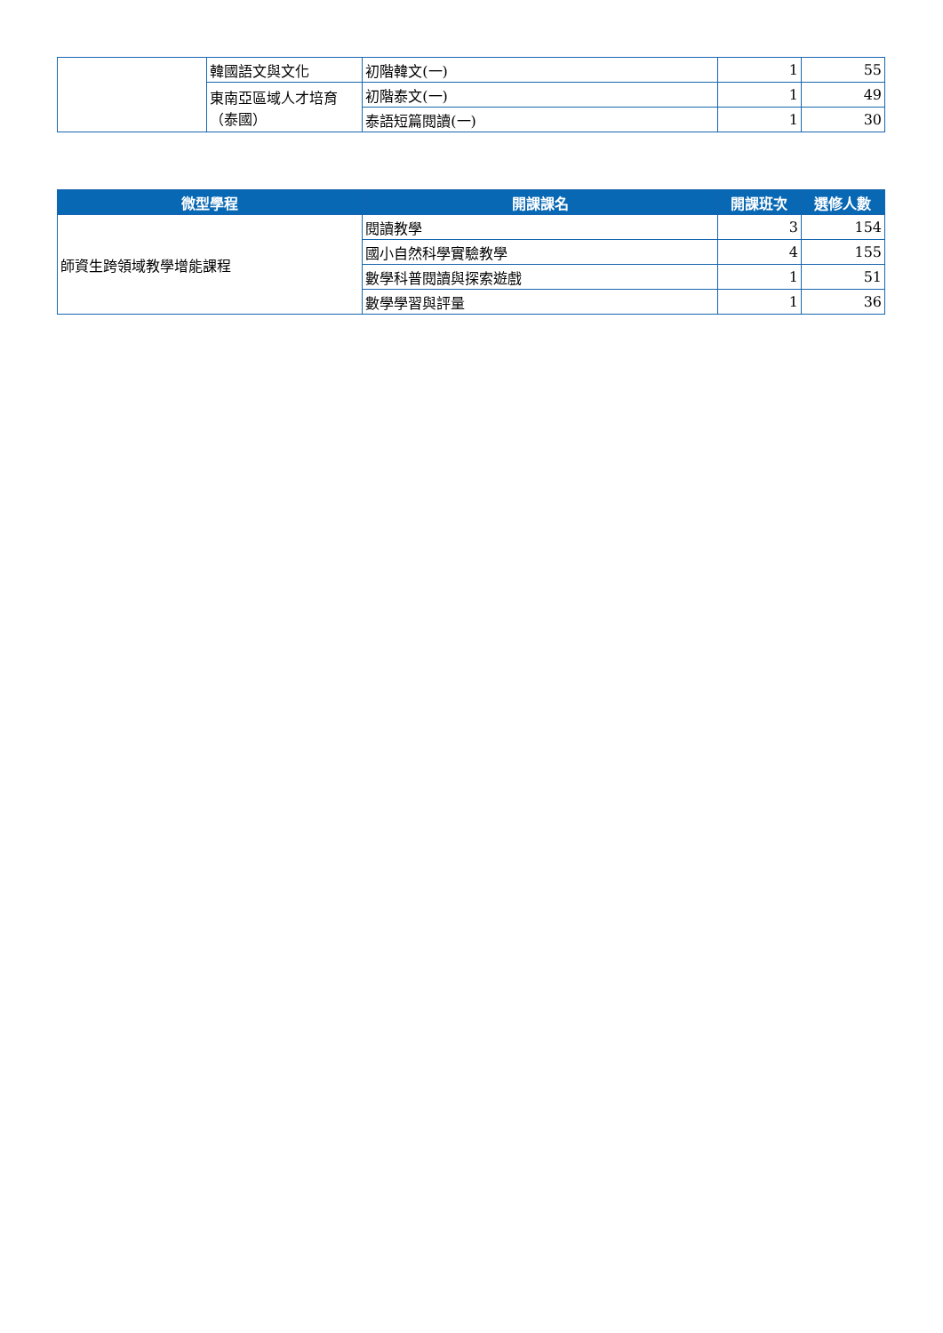| | 韓國語文與文化 | 初階韓文(一) | 1 | 55 |
| | 東南亞區域人才培育（泰國） | 初階泰文(一) | 1 | 49 |
| | | 泰語短篇閱讀(一) | 1 | 30 |
| 微型學程 | 開課課名 | 開課班次 | 選修人數 |
| --- | --- | --- | --- |
| 師資生跨領域教學增能課程 | 閱讀教學 | 3 | 154 |
| | 國小自然科學實驗教學 | 4 | 155 |
| | 數學科普閱讀與探索遊戲 | 1 | 51 |
| | 數學學習與評量 | 1 | 36 |